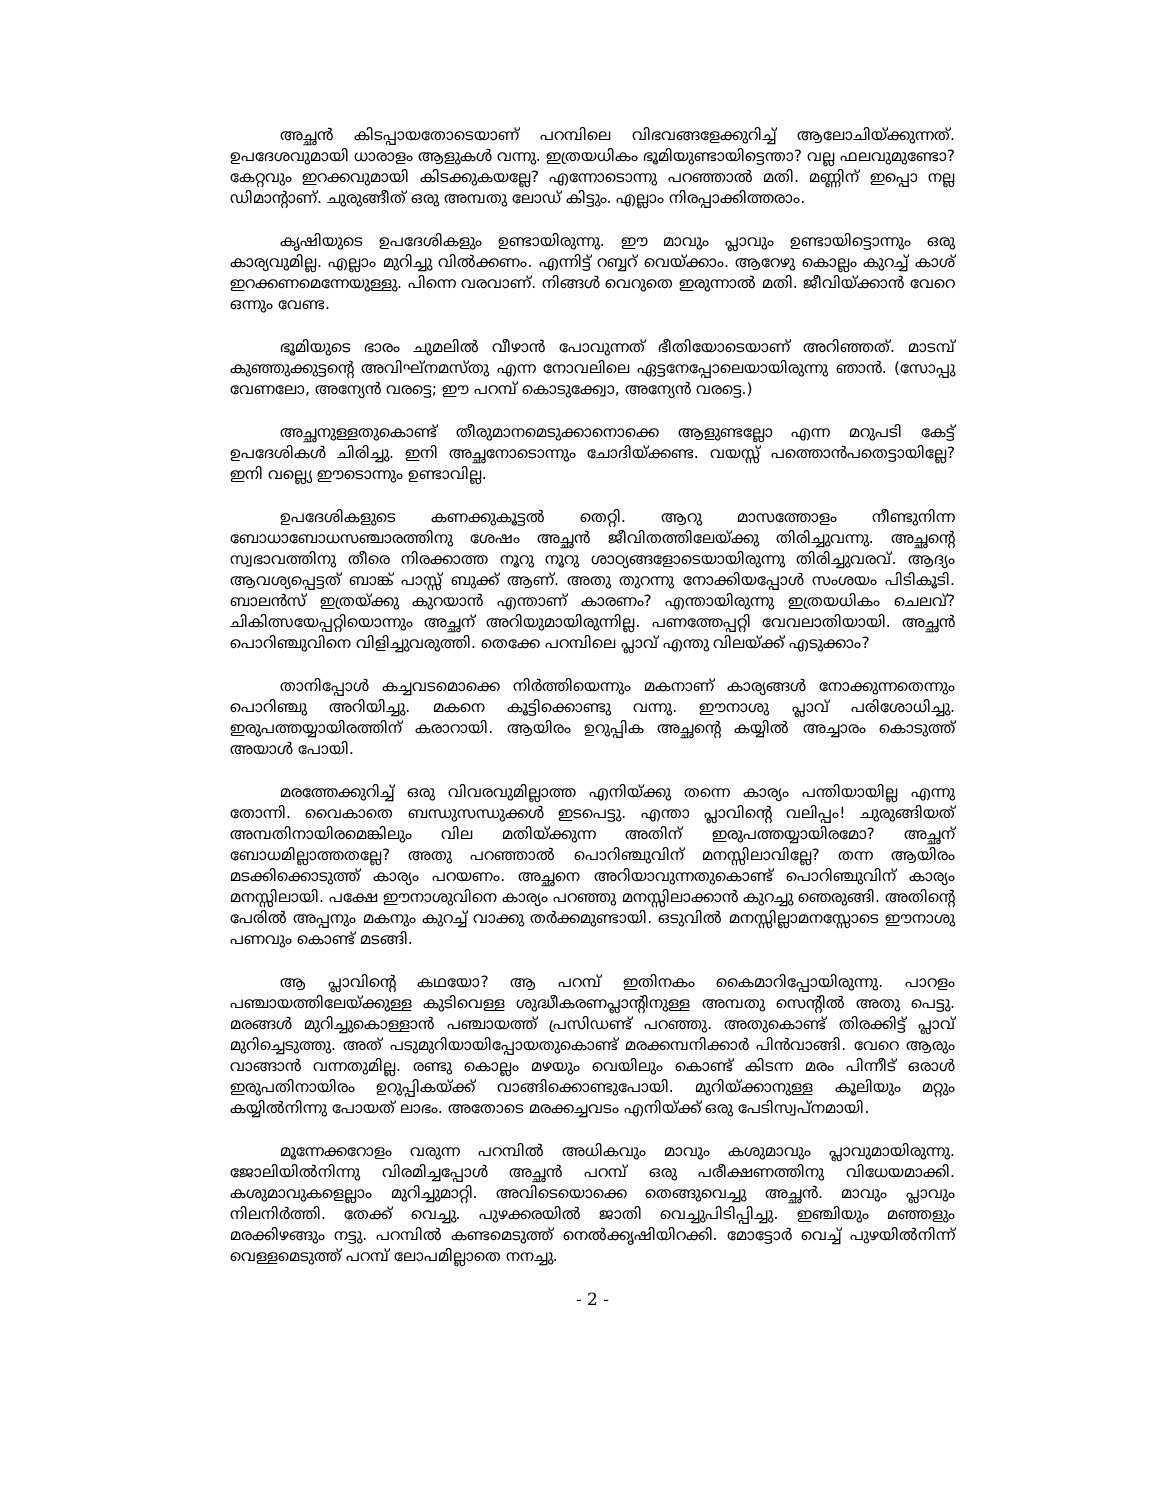അച്ഛൻ കിടപ്പായതോടെയാണ് പറമ്പിലെ വിഭവങ്ങളേക്കുറിച്ച് ആലോചിയ്ക്കുന്നത്. ഉപദേശവുമായി ധാരാളം ആളുകൾ വന്നു. ഇത്രയധികം ഭൂമിയുണ്ടായിട്ടെന്താ? വല്ല ഫലവുമുണ്ടോ? കേറ്റവും ഇറക്കവുമായി കിടക്കുകയല്ലേ? എന്നോടൊന്നു പറഞ്ഞാൽ മതി. മണ്ണിന് ഇപ്പൊ നല്ല ഡിമാന്റാണ്. ചുരുങ്ങീത് ഒരു അമ്പതു ലോഡ് കിട്ടും. എല്ലാം നിരപ്പാക്കിത്തരാം.
കൃഷിയുടെ ഉപദേശികളും ഉണ്ടായിരുന്നു. ഈ മാവും പ്ലാവും ഉണ്ടായിട്ടൊന്നും ഒരു കാര്യവുമില്ല. എല്ലാം മുറിച്ചു വിൽക്കണം. എന്നിട്ട് റബ്ബറ് വെയ്ക്കാം. ആറേഴു കൊല്ലം കുറച്ച് കാശ് ഇറക്കണമെന്നേയുള്ളു. പിന്നെ വരവാണ്. നിങ്ങൾ വെറുതെ ഇരുന്നാൽ മതി. ജീവിയ്ക്കാൻ വേറെ ഒന്നും വേണ്ട.
ഭൂമിയുടെ ഭാരം ചുമലിൽ വീഴാൻ പോവുന്നത് ഭീതിയോടെയാണ് അറിഞ്ഞത്. മാടമ്പ് കുഞ്ഞുക്കുട്ടന്റെ അവിഘ്നമസ്തു എന്ന നോവലിലെ ഏട്ടനേപ്പോലെയായിരുന്നു ഞാൻ. (സോപ്പു വേണലോ, അന്യേൻ വരട്ടെ; ഈ പറമ്പ് കൊടുക്ക്വോ, അന്യേൻ വരട്ടെ.)
അച്ഛനുള്ളതുകൊണ്ട് തീരുമാനമെടുക്കാനൊക്കെ ആളുണ്ടല്ലോ എന്ന മറുപടി കേട്ട് ഉപദേശികൾ ചിരിച്ചു. ഇനി അച്ഛനോടൊന്നും ചോദിയ്ക്കണ്ട. വയസ്സ് പത്തൊൻപതെട്ടായില്ലേ? ഇനി വല്ല്യെ ഈടൊന്നും ഉണ്ടാവില്ല.
ഉപദേശികളുടെ കണക്കുകൂട്ടൽ തെറ്റി. ആറു മാസത്തോളം നീണ്ടുനിന്ന ബോധാബോധസഞ്ചാരത്തിനു ശേഷം അച്ഛൻ ജീവിതത്തിലേയ്ക്കു തിരിച്ചുവന്നു. അച്ഛന്റെ സ്വഭാവത്തിനു തീരെ നിരക്കാത്ത നൂറു നൂറു ശാഠ്യങ്ങളോടെയായിരുന്നു തിരിച്ചുവരവ്. ആദ്യം ആവശ്യപ്പെട്ടത് ബാങ്ക് പാസ്സ് ബുക്ക് ആണ്. അതു തുറന്നു നോക്കിയപ്പോൾ സംശയം പിടികൂടി. ബാലൻസ് ഇത്രയ്ക്കു കുറയാൻ എന്താണ് കാരണം? എന്തായിരുന്നു ഇത്രയധികം ചെലവ്? ചികിത്സയേപ്പറ്റിയൊന്നും അച്ഛന് അറിയുമായിരുന്നില്ല. പണത്തേപ്പറ്റി വേവലാതിയായി. അച്ഛൻ പൊറിഞ്ചുവിനെ വിളിച്ചുവരുത്തി. തെക്കേ പറമ്പിലെ പ്ലാവ് എന്തു വിലയ്ക്ക് എടുക്കാം?
താനിപ്പോൾ കച്ചവടമൊക്കെ നിർത്തിയെന്നും മകനാണ് കാര്യങ്ങൾ നോക്കുന്നതെന്നും പൊറിഞ്ചു അറിയിച്ചു. മകനെ കൂട്ടിക്കൊണ്ടു വന്നു. ഈനാശു പ്ലാവ് പരിശോധിച്ചു. ഇരുപത്തയ്യായിരത്തിന് കരാറായി. ആയിരം ഉറുപ്പിക അച്ഛന്റെ കയ്യിൽ അച്ചാരം കൊടുത്ത് അയാൾ പോയി.
മരത്തേക്കുറിച്ച് ഒരു വിവരവുമില്ലാത്ത എനിയ്ക്കു തന്നെ കാര്യം പന്തിയായില്ല എന്നു തോന്നി. വൈകാതെ ബന്ധുസന്ധുക്കൾ ഇടപെട്ടു. എന്താ പ്ലാവിന്റെ വലിപ്പം! ചുരുങ്ങിയത് അമ്പതിനായിരമെങ്കിലും വില മതിയ്ക്കുന്ന അതിന് ഇരുപത്തയ്യായിരമോ? അച്ഛന് ബോധമില്ലാത്തതല്ലേ? അതു പറഞ്ഞാൽ പൊറിഞ്ചുവിന് മനസ്സിലാവില്ലേ? തന്ന ആയിരം മടക്കിക്കൊടുത്ത് കാര്യം പറയണം. അച്ഛനെ അറിയാവുന്നതുകൊണ്ട് പൊറിഞ്ചുവിന് കാര്യം മനസ്സിലായി. പക്ഷേ ഈനാശുവിനെ കാര്യം പറഞ്ഞു മനസ്സിലാക്കാൻ കുറച്ചു ഞെരുങ്ങി. അതിന്റെ പേരിൽ അപ്പനും മകനും കുറച്ച് വാക്കു തർക്കമുണ്ടായി. ഒടുവിൽ മനസ്സില്ലാമനസ്സോടെ ഈനാശു പണവും കൊണ്ട് മടങ്ങി.
ആ പ്ലാവിന്റെ കഥയോ? ആ പറമ്പ് ഇതിനകം കൈമാറിപ്പോയിരുന്നു. പാറളം പഞ്ചായത്തിലേയ്ക്കുള്ള കുടിവെള്ള ശുദ്ധീകരണപ്ലാന്റിനുള്ള അമ്പതു സെന്റിൽ അതു പെട്ടു. മരങ്ങൾ മുറിച്ചുകൊള്ളാൻ പഞ്ചായത്ത് പ്രസിഡണ്ട് പറഞ്ഞു. അതുകൊണ്ട് തിരക്കിട്ട് പ്ലാവ് മുറിച്ചെടുത്തു. അത് പടുമുറിയായിപ്പോയതുകൊണ്ട് മരക്കമ്പനിക്കാർ പിൻവാങ്ങി. വേറെ ആരും വാങ്ങാൻ വന്നതുമില്ല. രണ്ടു കൊല്ലം മഴയും വെയിലും കൊണ്ട് കിടന്ന മരം പിന്നീട് ഒരാൾ ഇരുപതിനായിരം ഉറുപ്പികയ്ക്ക് വാങ്ങിക്കൊണ്ടുപോയി. മുറിയ്ക്കാനുള്ള കൂലിയും മറ്റും കയ്യിൽനിന്നു പോയത് ലാഭം. അതോടെ മരക്കച്ചവടം എനിയ്ക്ക് ഒരു പേടിസ്വപ്നമായി.
മൂന്നേക്കറോളം വരുന്ന പറമ്പിൽ അധികവും മാവും കശുമാവും പ്ലാവുമായിരുന്നു. ജോലിയിൽനിന്നു വിരമിച്ചപ്പോൾ അച്ഛൻ പറമ്പ് ഒരു പരീക്ഷണത്തിനു വിധേയമാക്കി. കശുമാവുകളെല്ലാം മുറിച്ചുമാറ്റി. അവിടെയൊക്കെ തെങ്ങുവെച്ചു അച്ഛൻ. മാവും പ്ലാവും നിലനിർത്തി. തേക്ക് വെച്ചു. പുഴക്കരയിൽ ജാതി വെച്ചുപിടിപ്പിച്ചു. ഇഞ്ചിയും മഞ്ഞളും മരക്കിഴങ്ങും നട്ടു. പറമ്പിൽ കണ്ടമെടുത്ത് നെൽക്കൃഷിയിറക്കി. മോട്ടോർ വെച്ച് പുഴയിൽനിന്ന് വെള്ളമെടുത്ത് പറമ്പ് ലോപമില്ലാതെ നനച്ചു.
- 2 -